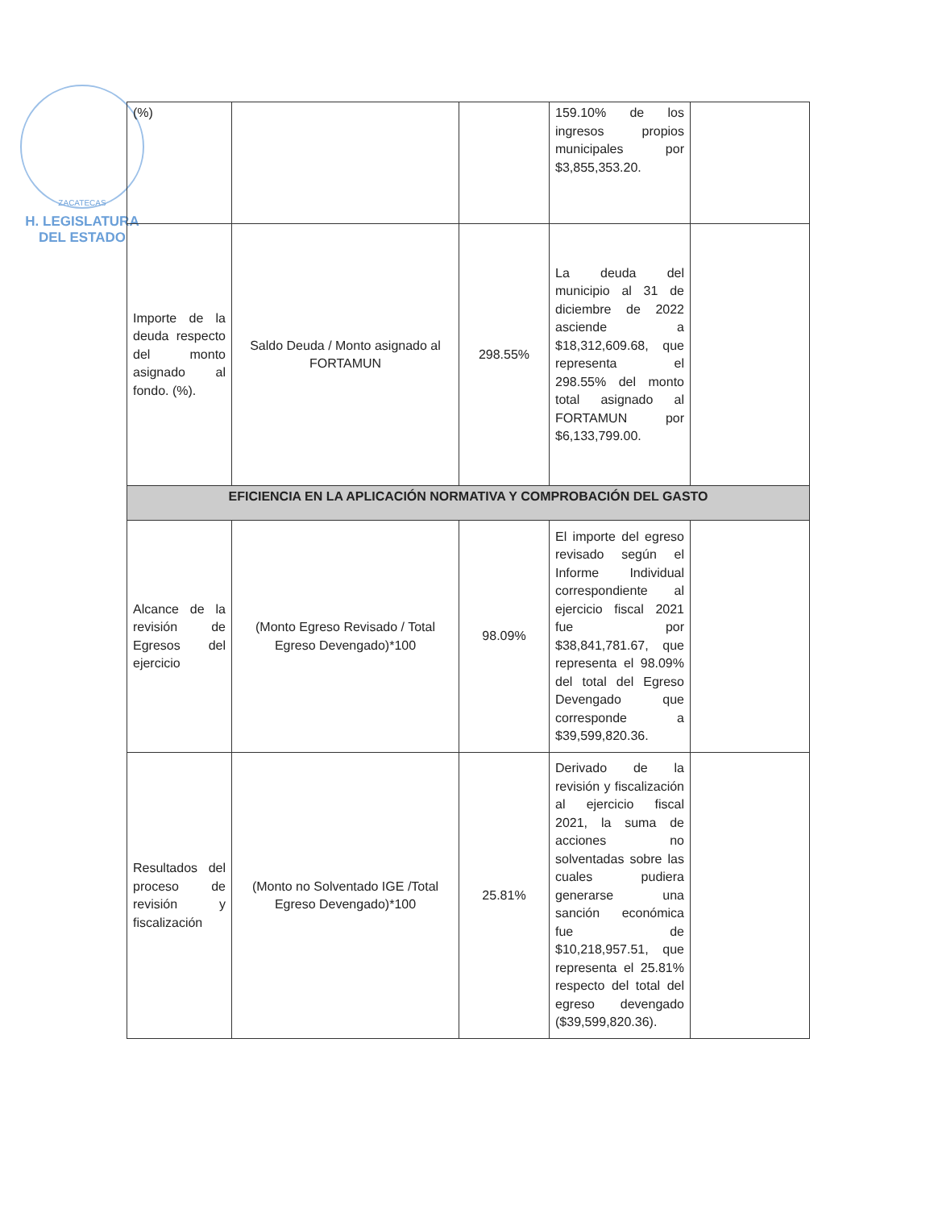ZACATECAS
H. LEGISLATURA
DEL ESTADO
| (%) | | | 159.10% de los ingresos propios municipales por $3,855,353.20. | |
| Importe de la deuda respecto del monto asignado al fondo. (%). | Saldo Deuda / Monto asignado al FORTAMUN | 298.55% | La deuda del municipio al 31 de diciembre de 2022 asciende a $18,312,609.68, que representa el 298.55% del monto total asignado al FORTAMUN por $6,133,799.00. | |
| EFICIENCIA EN LA APLICACIÓN NORMATIVA Y COMPROBACIÓN DEL GASTO | | | | |
| Alcance de la revisión de Egresos del ejercicio | (Monto Egreso Revisado / Total Egreso Devengado)*100 | 98.09% | El importe del egreso revisado según el Informe Individual correspondiente al ejercicio fiscal 2021 fue por $38,841,781.67, que representa el 98.09% del total del Egreso Devengado que corresponde a $39,599,820.36. | |
| Resultados del proceso de revisión y fiscalización | (Monto no Solventado IGE /Total Egreso Devengado)*100 | 25.81% | Derivado de la revisión y fiscalización al ejercicio fiscal 2021, la suma de acciones no solventadas sobre las cuales pudiera generarse una sanción económica fue de $10,218,957.51, que representa el 25.81% respecto del total del egreso devengado ($39,599,820.36). | |